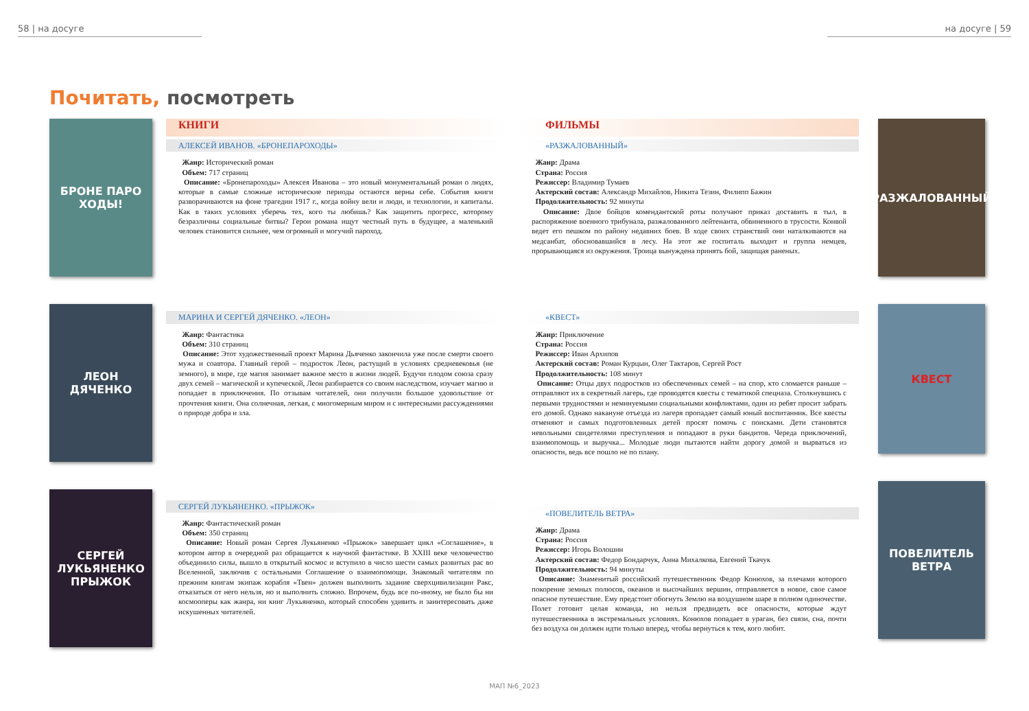58 | на досуге на досуге | 59
Почитать, посмотреть
БРОНЕ ПАРО ХОДЫ!
ЛЕОН
ДЯЧЕНКО
СЕРГЕЙ ЛУКЬЯНЕНКО
ПРЫЖОК
КНИГИ
АЛЕКСЕЙ ИВАНОВ. «БРОНЕПАРОХОДЫ»
Жанр: Исторический роман
Объем: 717 страниц
Описание: «Бронепароходы» Алексея Иванова – это новый монументальный роман о людях, которые в самые сложные исторические периоды остаются верны себе. События книги разворачиваются на фоне трагедии 1917 г., когда войну вели и люди, и технологии, и капиталы. Как в таких условиях уберечь тех, кого ты любишь? Как защитить прогресс, которому безразличны социальные битвы? Герои романа ищут честный путь в будущее, а маленький человек становится сильнее, чем огромный и могучий пароход.
МАРИНА И СЕРГЕЙ ДЯЧЕНКО. «ЛЕОН»
Жанр: Фантастика
Объем: 310 страниц
Описание: Этот художественный проект Марина Дьяченко закончила уже после смерти своего мужа и соавтора. Главный герой – подросток Леон, растущий в условиях средневековья (не земного), в мире, где магия занимает важное место в жизни людей. Будучи плодом союза сразу двух семей – магической и купеческой, Леон разбирается со своим наследством, изучает магию и попадает в приключения. По отзывам читателей, они получили большое удовольствие от прочтения книги. Она солнечная, легкая, с многомерным миром и с интересными рассуждениями о природе добра и зла.
СЕРГЕЙ ЛУКЬЯНЕНКО. «ПРЫЖОК»
Жанр: Фантастический роман
Объем: 350 страниц
Описание: Новый роман Сергея Лукьяненко «Прыжок» завершает цикл «Соглашение», в котором автор в очередной раз обращается к научной фантастике. В XXIII веке человечество объединило силы, вышло в открытый космос и вступило в число шести самых развитых рас во Вселенной, заключив с остальными Соглашение о взаимопомощи. Знакомый читателям по прежним книгам экипаж корабля «Твен» должен выполнить задание сверхцивилизации Ракс, отказаться от него нельзя, но и выполнить сложно. Впрочем, будь все по-иному, не было бы ни космооперы как жанра, ни книг Лукьяненко, который способен удивить и заинтересовать даже искушенных читателей.
ФИЛЬМЫ
«РАЗЖАЛОВАННЫЙ»
Жанр: Драма
Страна: Россия
Режиссер: Владимир Тумаев
Актерский состав: Александр Михайлов, Никита Тезин, Филипп Бажин
Продолжительность: 92 минуты
Описание: Двое бойцов комендантской роты получают приказ доставить в тыл, в распоряжение военного трибунала, разжалованного лейтенанта, обвиненного в трусости. Конвой ведет его пешком по району недавних боев. В ходе своих странствий они наталкиваются на медсанбат, обосновавшийся в лесу. На этот же госпиталь выходит и группа немцев, прорывающаяся из окружения. Троица вынуждена принять бой, защищая раненых.
«КВЕСТ»
Жанр: Приключение
Страна: Россия
Режиссер: Иван Архипов
Актерский состав: Роман Курцын, Олег Тактаров, Сергей Рост
Продолжительность: 108 минут
Описание: Отцы двух подростков из обеспеченных семей – на спор, кто сломается раньше – отправляют их в секретный лагерь, где проводятся квесты с тематикой спецназа. Столкнувшись с первыми трудностями и неминуемыми социальными конфликтами, один из ребят просит забрать его домой. Однако накануне отъезда из лагеря пропадает самый юный воспитанник. Все квесты отменяют и самых подготовленных детей просят помочь с поисками. Дети становятся невольными свидетелями преступления и попадают в руки бандитов. Череда приключений, взаимопомощь и выручка... Молодые люди пытаются найти дорогу домой и вырваться из опасности, ведь все пошло не по плану.
«ПОВЕЛИТЕЛЬ ВЕТРА»
Жанр: Драма
Страна: Россия
Режиссер: Игорь Волошин
Актерский состав: Федор Бондарчук, Анна Михалкова, Евгений Ткачук
Продолжительность: 94 минуты
Описание: Знаменитый российский путешественник Федор Конюхов, за плечами которого покорение земных полюсов, океанов и высочайших вершин, отправляется в новое, свое самое опасное путешествие. Ему предстоит обогнуть Землю на воздушном шаре в полном одиночестве. Полет готовит целая команда, но нельзя предвидеть все опасности, которые ждут путешественника в экстремальных условиях. Конюхов попадает в ураган, без связи, сна, почти без воздуха он должен идти только вперед, чтобы вернуться к тем, кого любит.
РАЗЖАЛОВАННЫЙ
КВЕСТ
ПОВЕЛИТЕЛЬ ВЕТРА
МАП №6_2023